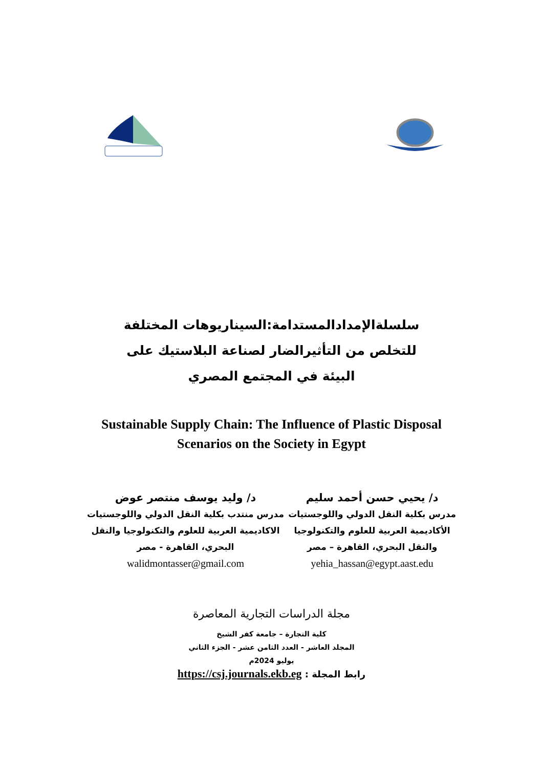سلسلةالإمدادالمستدامة:السيناريوهات المختلفة للتخلص من التأثيرالضار لصناعة البلاستيك على البيئة في المجتمع المصري
Sustainable Supply Chain: The Influence of Plastic Disposal Scenarios on the Society in Egypt
د/ يحيي حسن أحمد سليم
مدرس بكلية النقل الدولي واللوجستيات
الأكاديمية العربية للعلوم والتكنولوجيا
والنقل البحري، القاهرة – مصر
yehia_hassan@egypt.aast.edu
د/ وليد يوسف منتصر عوض
مدرس منتدب بكلية النقل الدولي واللوجستيات
الاكاديمية العربية للعلوم والتكنولوجيا والنقل
البحري، القاهرة - مصر
walidmontasser@gmail.com
مجلة الدراسات التجارية المعاصرة
كلية التجارة – جامعة كفر الشيخ
المجلد العاشر - العدد الثامن عشر - الجزء الثاني
يوليو 2024م
رابط المجلة : https://csj.journals.ekb.eg